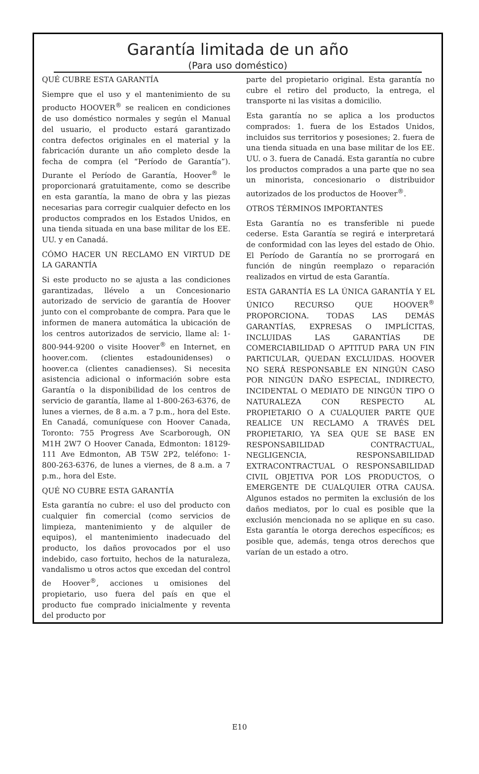Garantía limitada de un año
(Para uso doméstico)
QUÉ CUBRE ESTA GARANTÍA
Siempre que el uso y el mantenimiento de su producto HOOVER<sup>®</sup> se realicen en condiciones de uso doméstico normales y según el Manual del usuario, el producto estará garantizado contra defectos originales en el material y la fabricación durante un año completo desde la fecha de compra (el “Período de Garantía”). Durante el Período de Garantía, Hoover<sup>®</sup> le proporcionará gratuitamente, como se describe en esta garantía, la mano de obra y las piezas necesarias para corregir cualquier defecto en los productos comprados en los Estados Unidos, en una tienda situada en una base militar de los EE. UU. y en Canadá.
CÓMO HACER UN RECLAMO EN VIRTUD DE LA GARANTÍA
Si este producto no se ajusta a las condiciones garantizadas, llévelo a un Concesionario autorizado de servicio de garantía de Hoover junto con el comprobante de compra. Para que le informen de manera automática la ubicación de los centros autorizados de servicio, llame al: 1-800-944-9200 o visite Hoover<sup>®</sup> en Internet, en hoover.com. (clientes estadounidenses) o hoover.ca (clientes canadienses). Si necesita asistencia adicional o información sobre esta Garantía o la disponibilidad de los centros de servicio de garantía, llame al 1-800-263-6376, de lunes a viernes, de 8 a.m. a 7 p.m., hora del Este. En Canadá, comuníquese con Hoover Canada, Toronto: 755 Progress Ave Scarborough, ON M1H 2W7 O Hoover Canada, Edmonton: 18129-111 Ave Edmonton, AB T5W 2P2, teléfono: 1-800-263-6376, de lunes a viernes, de 8 a.m. a 7 p.m., hora del Este.
QUÉ NO CUBRE ESTA GARANTÍA
Esta garantía no cubre: el uso del producto con cualquier fin comercial (como servicios de limpieza, mantenimiento y de alquiler de equipos), el mantenimiento inadecuado del producto, los daños provocados por el uso indebido, caso fortuito, hechos de la naturaleza, vandalismo u otros actos que excedan del control de Hoover<sup>®</sup>, acciones u omisiones del propietario, uso fuera del país en que el producto fue comprado inicialmente y reventa del producto por
parte del propietario original. Esta garantía no cubre el retiro del producto, la entrega, el transporte ni las visitas a domicilio.
Esta garantía no se aplica a los productos comprados: 1. fuera de los Estados Unidos, incluidos sus territorios y posesiones; 2. fuera de una tienda situada en una base militar de los EE. UU. o 3. fuera de Canadá. Esta garantía no cubre los productos comprados a una parte que no sea un minorista, concesionario o distribuidor autorizados de los productos de Hoover<sup>®</sup>.
OTROS TÉRMINOS IMPORTANTES
Esta Garantía no es transferible ni puede cederse. Esta Garantía se regirá e interpretará de conformidad con las leyes del estado de Ohio. El Período de Garantía no se prorrogará en función de ningún reemplazo o reparación realizados en virtud de esta Garantía.
ESTA GARANTÍA ES LA ÚNICA GARANTÍA Y EL ÚNICO RECURSO QUE HOOVER<sup>®</sup> PROPORCIONA. TODAS LAS DEMÁS GARANTÍAS, EXPRESAS O IMPLÍCITAS, INCLUIDAS LAS GARANTÍAS DE COMERCIABILIDAD O APTITUD PARA UN FIN PARTICULAR, QUEDAN EXCLUIDAS. HOOVER NO SERÁ RESPONSABLE EN NINGÚN CASO POR NINGÚN DAÑO ESPECIAL, INDIRECTO, INCIDENTAL O MEDIATO DE NINGÚN TIPO O NATURALEZA CON RESPECTO AL PROPIETARIO O A CUALQUIER PARTE QUE REALICE UN RECLAMO A TRAVÉS DEL PROPIETARIO, YA SEA QUE SE BASE EN RESPONSABILIDAD CONTRACTUAL, NEGLIGENCIA, RESPONSABILIDAD EXTRACONTRACTUAL O RESPONSABILIDAD CIVIL OBJETIVA POR LOS PRODUCTOS, O EMERGENTE DE CUALQUIER OTRA CAUSA. Algunos estados no permiten la exclusión de los daños mediatos, por lo cual es posible que la exclusión mencionada no se aplique en su caso. Esta garantía le otorga derechos específicos; es posible que, además, tenga otros derechos que varían de un estado a otro.
E10